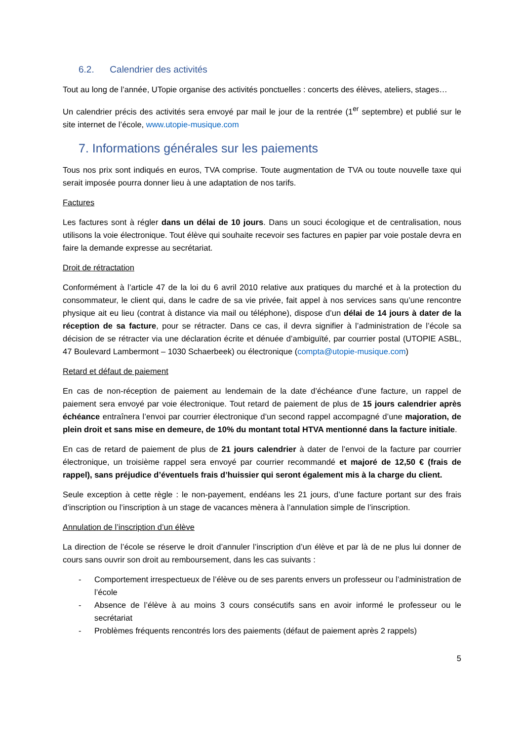6.2. Calendrier des activités
Tout au long de l’année, UTopie organise des activités ponctuelles : concerts des élèves, ateliers, stages…
Un calendrier précis des activités sera envoyé par mail le jour de la rentrée (1<sup>er</sup> septembre) et publié sur le site internet de l’école, www.utopie-musique.com
7. Informations générales sur les paiements
Tous nos prix sont indiqués en euros, TVA comprise. Toute augmentation de TVA ou toute nouvelle taxe qui serait imposée pourra donner lieu à une adaptation de nos tarifs.
Factures
Les factures sont à régler dans un délai de 10 jours. Dans un souci écologique et de centralisation, nous utilisons la voie électronique. Tout élève qui souhaite recevoir ses factures en papier par voie postale devra en faire la demande expresse au secrétariat.
Droit de rétractation
Conformément à l’article 47 de la loi du 6 avril 2010 relative aux pratiques du marché et à la protection du consommateur, le client qui, dans le cadre de sa vie privée, fait appel à nos services sans qu’une rencontre physique ait eu lieu (contrat à distance via mail ou téléphone), dispose d’un délai de 14 jours à dater de la réception de sa facture, pour se rétracter. Dans ce cas, il devra signifier à l’administration de l’école sa décision de se rétracter via une déclaration écrite et dénuée d’ambiguïté, par courrier postal (UTOPIE ASBL, 47 Boulevard Lambermont – 1030 Schaerbeek) ou électronique (compta@utopie-musique.com)
Retard et défaut de paiement
En cas de non-réception de paiement au lendemain de la date d’échéance d’une facture, un rappel de paiement sera envoyé par voie électronique. Tout retard de paiement de plus de 15 jours calendrier après échéance entraînera l’envoi par courrier électronique d’un second rappel accompagné d’une majoration, de plein droit et sans mise en demeure, de 10% du montant total HTVA mentionné dans la facture initiale.
En cas de retard de paiement de plus de 21 jours calendrier à dater de l’envoi de la facture par courrier électronique, un troisième rappel sera envoyé par courrier recommandé et majoré de 12,50 € (frais de rappel), sans préjudice d’éventuels frais d’huissier qui seront également mis à la charge du client.
Seule exception à cette règle : le non-payement, endéans les 21 jours, d’une facture portant sur des frais d’inscription ou l’inscription à un stage de vacances mènera à l’annulation simple de l’inscription.
Annulation de l’inscription d’un élève
La direction de l’école se réserve le droit d’annuler l’inscription d’un élève et par là de ne plus lui donner de cours sans ouvrir son droit au remboursement, dans les cas suivants :
- Comportement irrespectueux de l’élève ou de ses parents envers un professeur ou l’administration de l’école
- Absence de l’élève à au moins 3 cours consécutifs sans en avoir informé le professeur ou le secrétariat
- Problèmes fréquents rencontrés lors des paiements (défaut de paiement après 2 rappels)
5